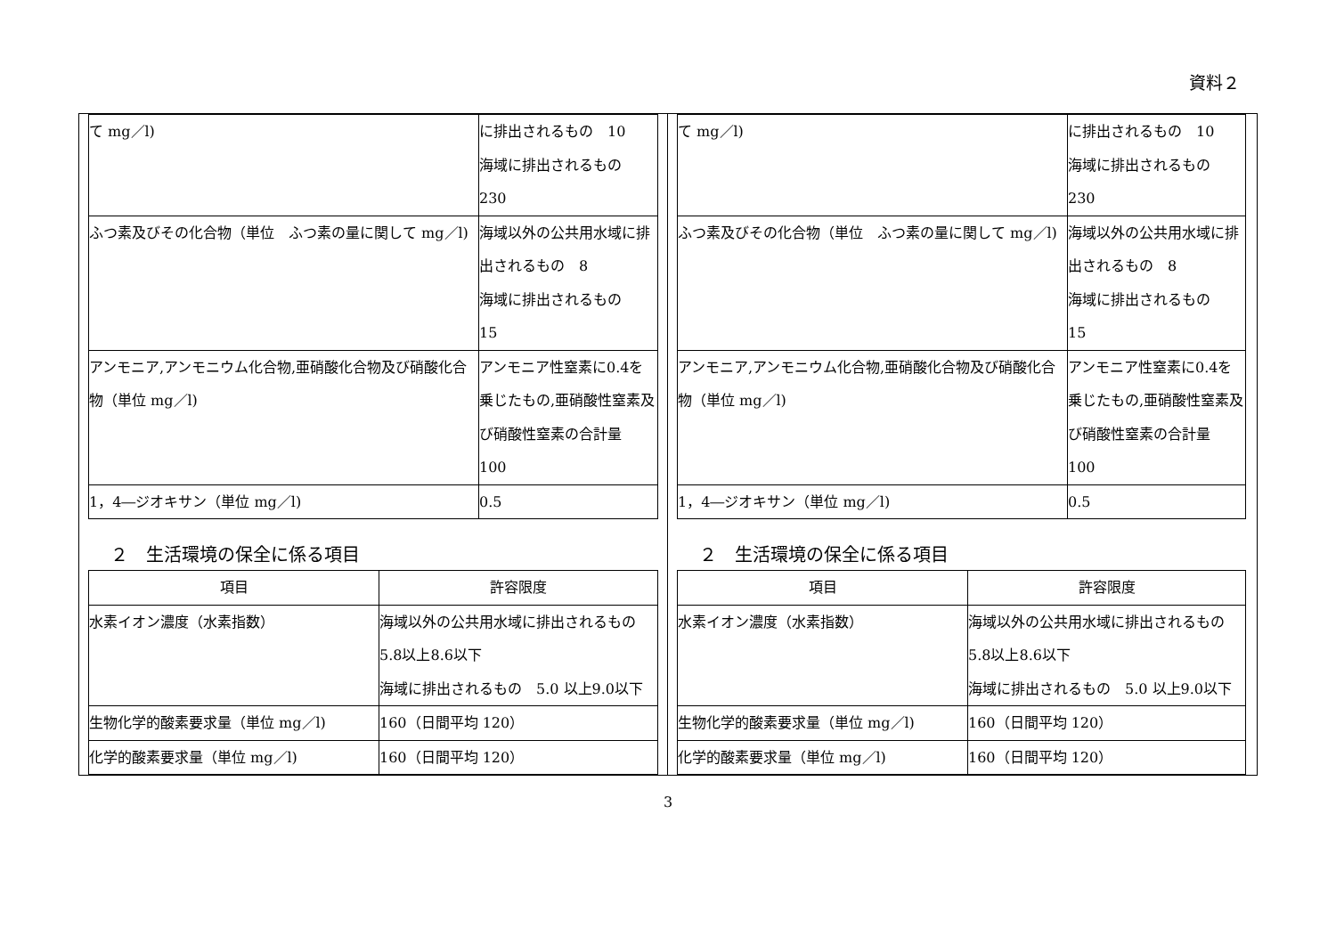資料２
| て mg／l) | に排出されるもの 10 海域に排出されるもの 230 |
| ふつ素及びその化合物（単位 ふつ素の量に関して mg／l) | 海域以外の公共用水域に排出されるもの 8 海域に排出されるもの 15 |
| アンモニア,アンモニウム化合物,亜硝酸化合物及び硝酸化合物（単位 mg／l) | アンモニア性窒素に0.4を乗じたもの,亜硝酸性窒素及び硝酸性窒素の合計量 100 |
| 1，4―ジオキサン（単位 mg／l) | 0.5 |
２　生活環境の保全に係る項目
| 項目 | 許容限度 |
| --- | --- |
| 水素イオン濃度（水素指数） | 海域以外の公共用水域に排出されるもの 5.8以上8.6以下 海域に排出されるもの 5.0 以上9.0以下 |
| 生物化学的酸素要求量（単位 mg／l) | 160（日間平均 120） |
| 化学的酸素要求量（単位 mg／l) | 160（日間平均 120） |
| て mg／l) | に排出されるもの 10 海域に排出されるもの 230 |
| ふつ素及びその化合物（単位 ふつ素の量に関して mg／l) | 海域以外の公共用水域に排出されるもの 8 海域に排出されるもの 15 |
| アンモニア,アンモニウム化合物,亜硝酸化合物及び硝酸化合物（単位 mg／l) | アンモニア性窒素に0.4を乗じたもの,亜硝酸性窒素及び硝酸性窒素の合計量 100 |
| 1，4―ジオキサン（単位 mg／l) | 0.5 |
２　生活環境の保全に係る項目
| 項目 | 許容限度 |
| --- | --- |
| 水素イオン濃度（水素指数） | 海域以外の公共用水域に排出されるもの 5.8以上8.6以下 海域に排出されるもの 5.0 以上9.0以下 |
| 生物化学的酸素要求量（単位 mg／l) | 160（日間平均 120） |
| 化学的酸素要求量（単位 mg／l) | 160（日間平均 120） |
3